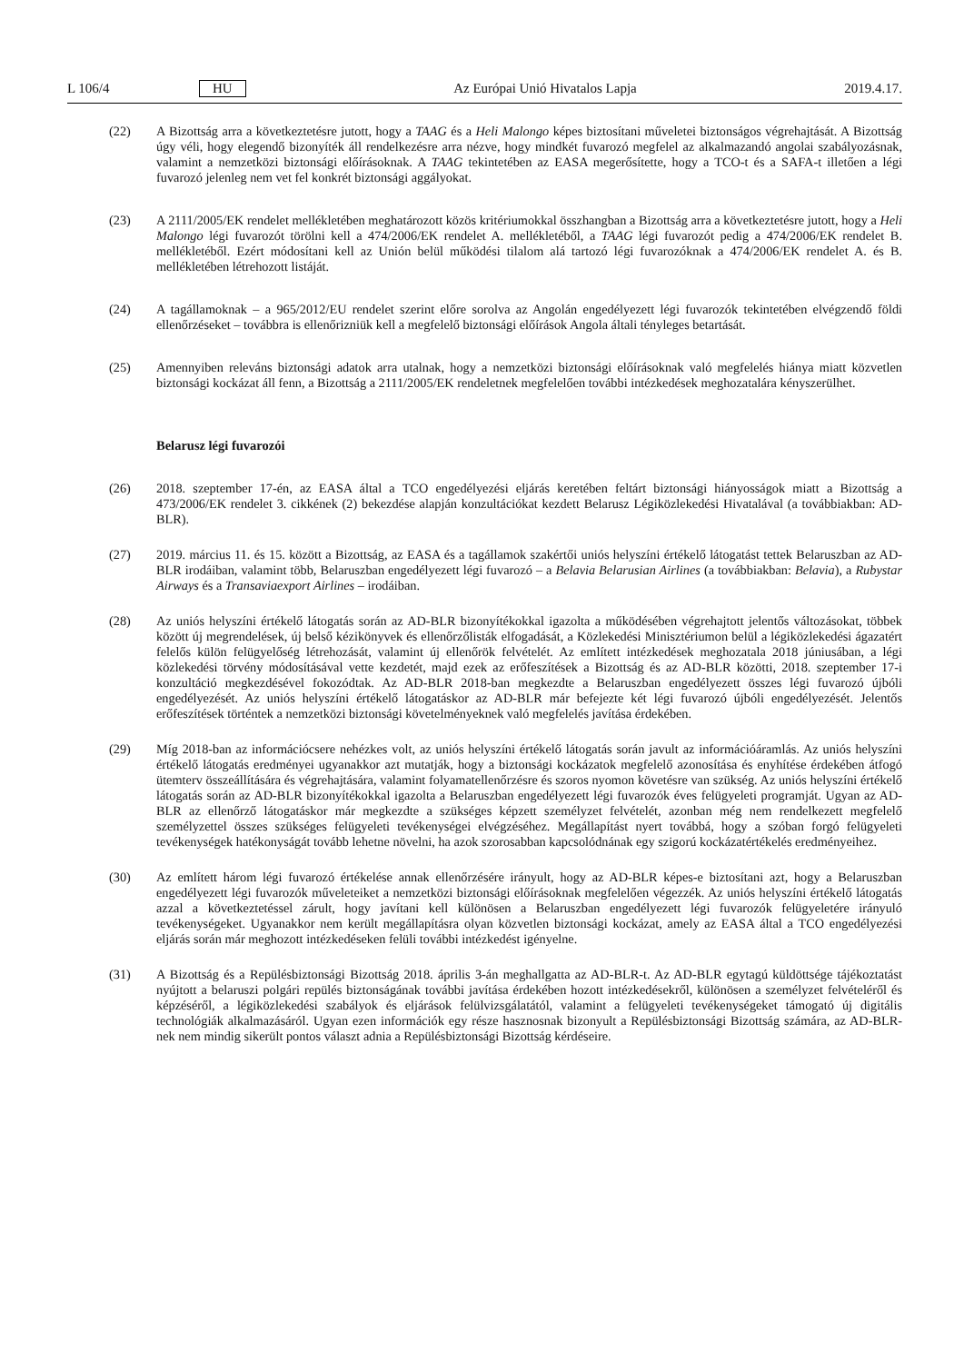L 106/4 HU Az Európai Unió Hivatalos Lapja 2019.4.17.
(22) A Bizottság arra a következtetésre jutott, hogy a TAAG és a Heli Malongo képes biztosítani műveletei biztonságos végrehajtását. A Bizottság úgy véli, hogy elegendő bizonyíték áll rendelkezésre arra nézve, hogy mindkét fuvarozó megfelel az alkalmazandó angolai szabályozásnak, valamint a nemzetközi biztonsági előírásoknak. A TAAG tekintetében az EASA megerősítette, hogy a TCO-t és a SAFA-t illetően a légi fuvarozó jelenleg nem vet fel konkrét biztonsági aggályokat.
(23) A 2111/2005/EK rendelet mellékletében meghatározott közös kritériumokkal összhangban a Bizottság arra a következtetésre jutott, hogy a Heli Malongo légi fuvarozót törölni kell a 474/2006/EK rendelet A. mellékletéből, a TAAG légi fuvarozót pedig a 474/2006/EK rendelet B. mellékletéből. Ezért módosítani kell az Unión belül működési tilalom alá tartozó légi fuvarozóknak a 474/2006/EK rendelet A. és B. mellékletében létrehozott listáját.
(24) A tagállamoknak – a 965/2012/EU rendelet szerint előre sorolva az Angolán engedélyezett légi fuvarozók tekintetében elvégzendő földi ellenőrzéseket – továbbra is ellenőrizniük kell a megfelelő biztonsági előírások Angola általi tényleges betartását.
(25) Amennyiben releváns biztonsági adatok arra utalnak, hogy a nemzetközi biztonsági előírásoknak való megfelelés hiánya miatt közvetlen biztonsági kockázat áll fenn, a Bizottság a 2111/2005/EK rendeletnek megfelelően további intézkedések meghozatalára kényszerülhet.
Belarusz légi fuvarozói
(26) 2018. szeptember 17-én, az EASA által a TCO engedélyezési eljárás keretében feltárt biztonsági hiányosságok miatt a Bizottság a 473/2006/EK rendelet 3. cikkének (2) bekezdése alapján konzultációkat kezdett Belarusz Légiközlekedési Hivatalával (a továbbiakban: AD-BLR).
(27) 2019. március 11. és 15. között a Bizottság, az EASA és a tagállamok szakértői uniós helyszíni értékelő látogatást tettek Belaruszban az AD-BLR irodáiban, valamint több, Belaruszban engedélyezett légi fuvarozó – a Belavia Belarusian Airlines (a továbbiakban: Belavia), a Rubystar Airways és a Transaviaexport Airlines – irodáiban.
(28) Az uniós helyszíni értékelő látogatás során az AD-BLR bizonyítékokkal igazolta a működésében végrehajtott jelentős változásokat, többek között új megrendelések, új belső kézikönyvek és ellenőrzőlisták elfogadását, a Közlekedési Minisztériumon belül a légiközlekedési ágazatért felelős külön felügyelőség létrehozását, valamint új ellenőrök felvételét. Az említett intézkedések meghozatala 2018 júniusában, a légi közlekedési törvény módosításával vette kezdetét, majd ezek az erőfeszítések a Bizottság és az AD-BLR közötti, 2018. szeptember 17-i konzultáció megkezdésével fokozódtak. Az AD-BLR 2018-ban megkezdte a Belaruszban engedélyezett összes légi fuvarozó újbóli engedélyezését. Az uniós helyszíni értékelő látogatáskor az AD-BLR már befejezte két légi fuvarozó újbóli engedélyezését. Jelentős erőfeszítések történtek a nemzetközi biztonsági követelményeknek való megfelelés javítása érdekében.
(29) Míg 2018-ban az információcsere nehézkes volt, az uniós helyszíni értékelő látogatás során javult az információáramlás. Az uniós helyszíni értékelő látogatás eredményei ugyanakkor azt mutatják, hogy a biztonsági kockázatok megfelelő azonosítása és enyhítése érdekében átfogó ütemterv összeállítására és végrehajtására, valamint folyamatellenőrzésre és szoros nyomon követésre van szükség. Az uniós helyszíni értékelő látogatás során az AD-BLR bizonyítékokkal igazolta a Belaruszban engedélyezett légi fuvarozók éves felügyeleti programját. Ugyan az AD-BLR az ellenőrző látogatáskor már megkezdte a szükséges képzett személyzet felvételét, azonban még nem rendelkezett megfelelő személyzettel összes szükséges felügyeleti tevékenységei elvégzéséhez. Megállapítást nyert továbbá, hogy a szóban forgó felügyeleti tevékenységek hatékonyságát tovább lehetne növelni, ha azok szorosabban kapcsolódnának egy szigorú kockázatértékelés eredményeihez.
(30) Az említett három légi fuvarozó értékelése annak ellenőrzésére irányult, hogy az AD-BLR képes-e biztosítani azt, hogy a Belaruszban engedélyezett légi fuvarozók műveleteiket a nemzetközi biztonsági előírásoknak megfelelően végezzék. Az uniós helyszíni értékelő látogatás azzal a következtetéssel zárult, hogy javítani kell különösen a Belaruszban engedélyezett légi fuvarozók felügyeletére irányuló tevékenységeket. Ugyanakkor nem került megállapításra olyan közvetlen biztonsági kockázat, amely az EASA által a TCO engedélyezési eljárás során már meghozott intézkedéseken felüli további intézkedést igényelne.
(31) A Bizottság és a Repülésbiztonsági Bizottság 2018. április 3-án meghallgatta az AD-BLR-t. Az AD-BLR egytagú küldöttsége tájékoztatást nyújtott a belaruszi polgári repülés biztonságának további javítása érdekében hozott intézkedésekről, különösen a személyzet felvételéről és képzéséről, a légiközlekedési szabályok és eljárások felülvizsgálatától, valamint a felügyeleti tevékenységeket támogató új digitális technológiák alkalmazásáról. Ugyan ezen információk egy része hasznosnak bizonyult a Repülésbiztonsági Bizottság számára, az AD-BLR-nek nem mindig sikerült pontos választ adnia a Repülésbiztonsági Bizottság kérdéseire.